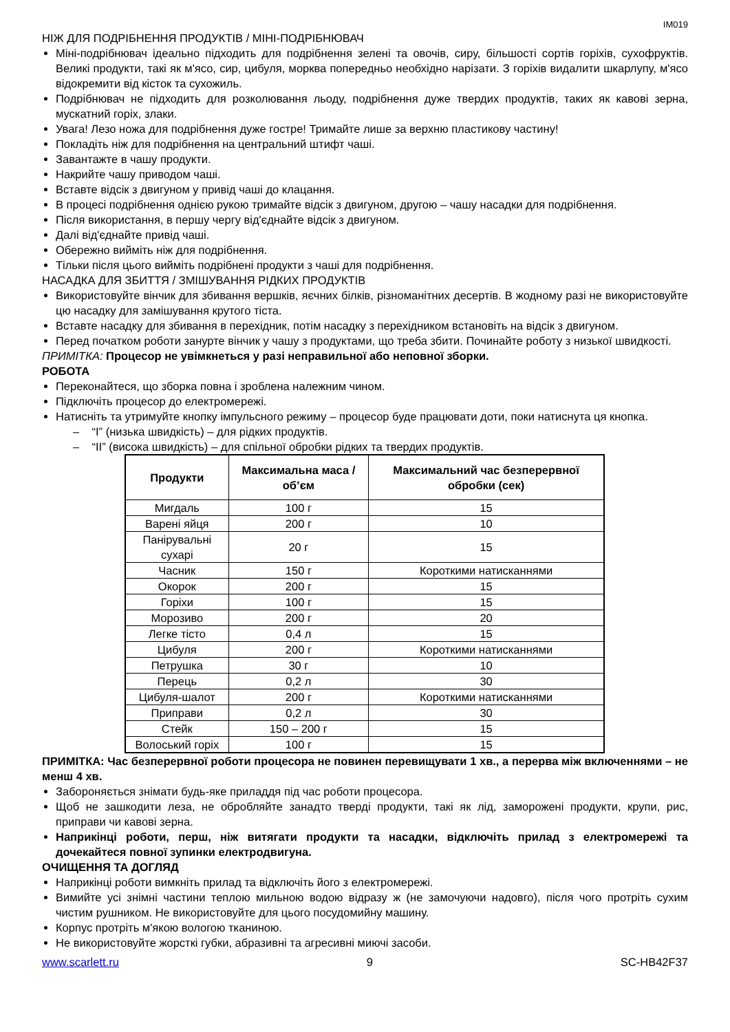IM019
НІЖ ДЛЯ ПОДРІБНЕННЯ ПРОДУКТІВ / МІНІ-ПОДРІБНЮВАЧ
Міні-подрібнювач ідеально підходить для подрібнення зелені та овочів, сиру, більшості сортів горіхів, сухофруктів. Великі продукти, такі як м'ясо, сир, цибуля, морква попередньо необхідно нарізати. З горіхів видалити шкарлупу, м'ясо відокремити від кісток та сухожиль.
Подрібнювач не підходить для розколювання льоду, подрібнення дуже твердих продуктів, таких як кавові зерна, мускатний горіх, злаки.
Увага! Лезо ножа для подрібнення дуже гостре! Тримайте лише за верхню пластикову частину!
Покладіть ніж для подрібнення на центральний штифт чаші.
Завантажте в чашу продукти.
Накрийте чашу приводом чаші.
Вставте відсік з двигуном у привід чаші до клацання.
В процесі подрібнення однією рукою тримайте відсік з двигуном, другою – чашу насадки для подрібнення.
Після використання, в першу чергу від'єднайте відсік з двигуном.
Далі від'єднайте привід чаші.
Обережно вийміть ніж для подрібнення.
Тільки після цього вийміть подрібнені продукти з чаші для подрібнення.
НАСАДКА ДЛЯ ЗБИТТЯ / ЗМІШУВАННЯ РІДКИХ ПРОДУКТІВ
Використовуйте вінчик для збивання вершків, яєчних білків, різноманітних десертів. В жодному разі не використовуйте цю насадку для замішування крутого тіста.
Вставте насадку для збивання в перехідник, потім насадку з перехідником встановіть на відсік з двигуном.
Перед початком роботи занурте вінчик у чашу з продуктами, що треба збити. Починайте роботу з низької швидкості.
ПРИМІТКА: Процесор не увімкнеться у разі неправильної або неповної зборки.
РОБОТА
Переконайтеся, що зборка повна і зроблена належним чином.
Підключіть процесор до електромережі.
Натисніть та утримуйте кнопку імпульсного режиму – процесор буде працювати доти, поки натиснута ця кнопка.
– “I” (низька швидкість) – для рідких продуктів.
– “II” (висока швидкість) – для спільної обробки рідких та твердих продуктів.
| Продукти | Максимальна маса / об’єм | Максимальний час безперервної обробки (сек) |
| --- | --- | --- |
| Мигдаль | 100 г | 15 |
| Варені яйця | 200 г | 10 |
| Панірувальні сухарі | 20 г | 15 |
| Часник | 150 г | Короткими натисканнями |
| Окорок | 200 г | 15 |
| Горіхи | 100 г | 15 |
| Морозиво | 200 г | 20 |
| Легке тісто | 0,4 л | 15 |
| Цибуля | 200 г | Короткими натисканнями |
| Петрушка | 30 г | 10 |
| Перець | 0,2 л | 30 |
| Цибуля-шалот | 200 г | Короткими натисканнями |
| Приправи | 0,2 л | 30 |
| Стейк | 150 – 200 г | 15 |
| Волоський горіх | 100 г | 15 |
ПРИМІТКА: Час безперервної роботи процесора не повинен перевищувати 1 хв., а перерва між включеннями – не менш 4 хв.
Забороняється знімати будь-яке приладдя під час роботи процесора.
Щоб не зашкодити леза, не обробляйте занадто тверді продукти, такі як лід, заморожені продукти, крупи, рис, приправи чи кавові зерна.
Наприкінці роботи, перш, ніж витягати продукти та насадки, відключіть прилад з електромережі та дочекайтеся повної зупинки електродвигуна.
ОЧИЩЕННЯ ТА ДОГЛЯД
Наприкінці роботи вимкніть прилад та відключіть його з електромережі.
Вимийте усі знімні частини теплою мильною водою відразу ж (не замочуючи надовго), після чого протріть сухим чистим рушником. Не використовуйте для цього посудомийну машину.
Корпус протріть м'якою вологою тканиною.
Не використовуйте жорсткі губки, абразивні та агресивні миючі засоби.
www.scarlett.ru 9 SC-HB42F37